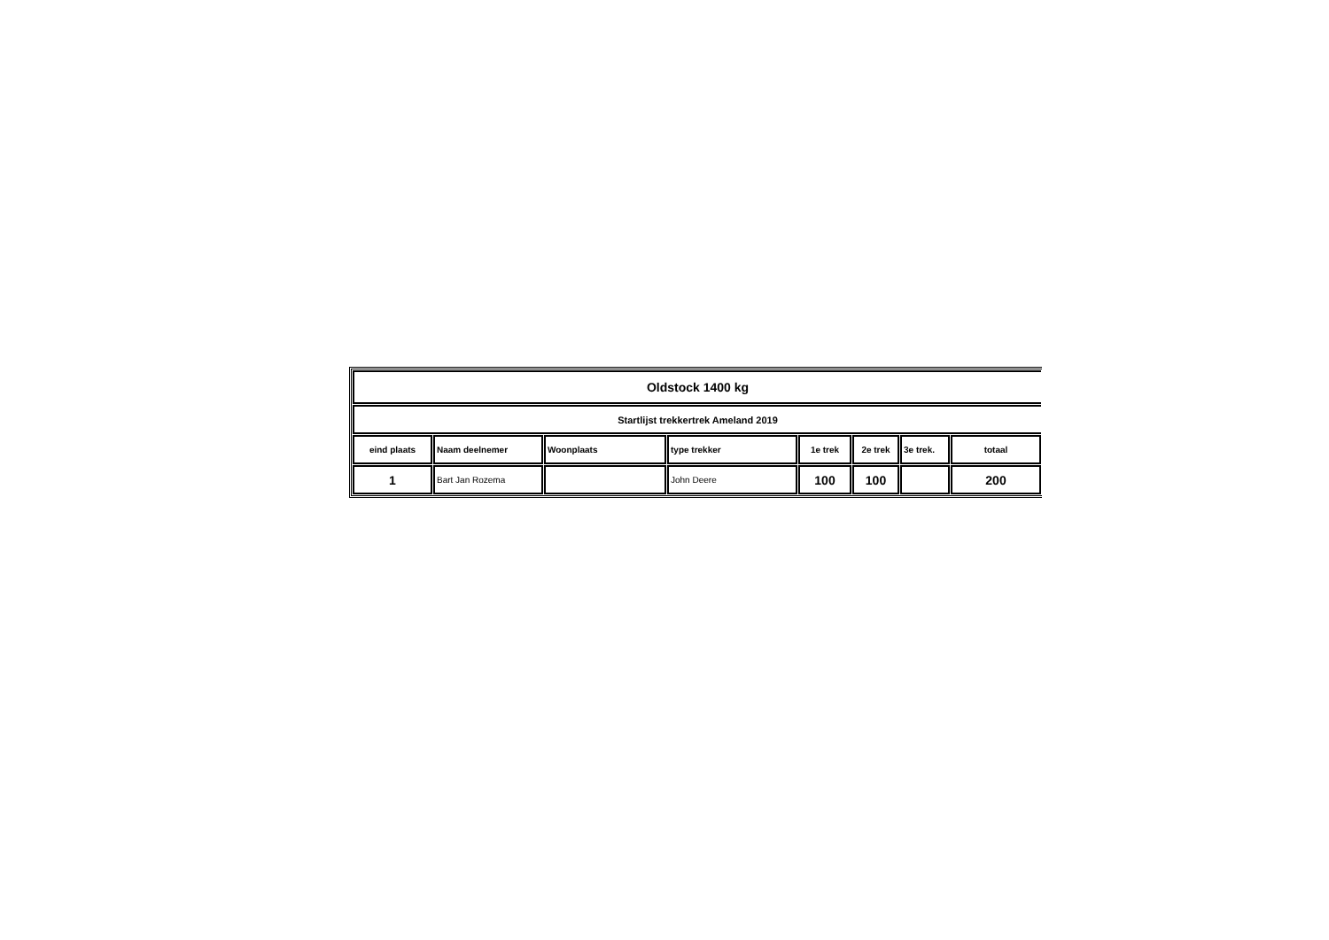| Oldstock 1400 kg | | | | | | | |
| Startlijst trekkertrek Ameland 2019 | | | | | | | |
| eind plaats | Naam deelnemer | Woonplaats | type trekker | 1e trek | 2e trek | 3e trek. | totaal |
| 1 | Bart Jan Rozema | | John Deere | 100 | 100 | | 200 |